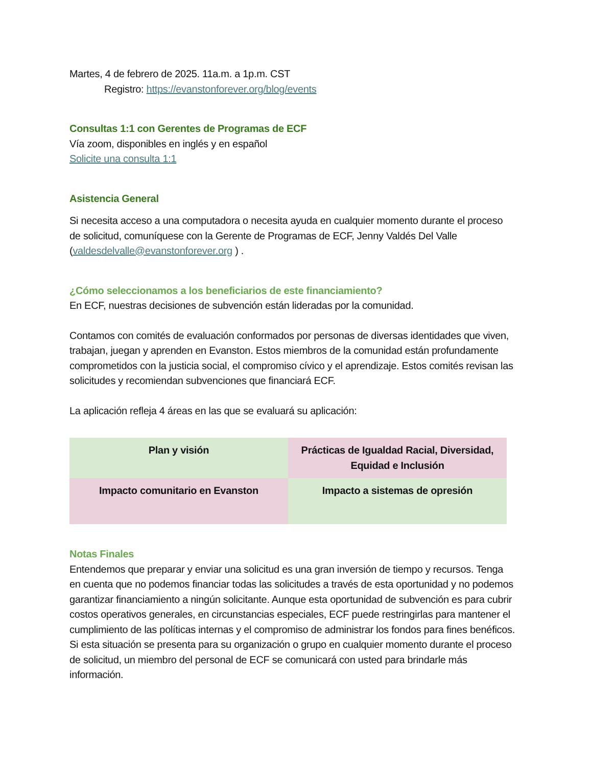Martes, 4 de febrero de 2025. 11a.m. a 1p.m. CST
Registro: https://evanstonforever.org/blog/events
Consultas 1:1 con Gerentes de Programas de ECF
Vía zoom, disponibles en inglés y en español
Solicite una consulta 1:1
Asistencia General
Si necesita acceso a una computadora o necesita ayuda en cualquier momento durante el proceso de solicitud, comuníquese con la Gerente de Programas de ECF, Jenny Valdés Del Valle (valdesdelvalle@evanstonforever.org ) .
¿Cómo seleccionamos a los beneficiarios de este financiamiento?
En ECF, nuestras decisiones de subvención están lideradas por la comunidad.
Contamos con comités de evaluación conformados por personas de diversas identidades que viven, trabajan, juegan y aprenden en Evanston. Estos miembros de la comunidad están profundamente comprometidos con la justicia social, el compromiso cívico y el aprendizaje. Estos comités revisan las solicitudes y recomiendan subvenciones que financiará ECF.
La aplicación refleja 4 áreas en las que se evaluará su aplicación:
| Plan y visión | Prácticas de Igualdad Racial, Diversidad, Equidad e Inclusión |
| Impacto comunitario en Evanston | Impacto a sistemas de opresión |
Notas Finales
Entendemos que preparar y enviar una solicitud es una gran inversión de tiempo y recursos. Tenga en cuenta que no podemos financiar todas las solicitudes a través de esta oportunidad y no podemos garantizar financiamiento a ningún solicitante. Aunque esta oportunidad de subvención es para cubrir costos operativos generales, en circunstancias especiales, ECF puede restringirlas para mantener el cumplimiento de las políticas internas y el compromiso de administrar los fondos para fines benéficos. Si esta situación se presenta para su organización o grupo en cualquier momento durante el proceso de solicitud, un miembro del personal de ECF se comunicará con usted para brindarle más información.